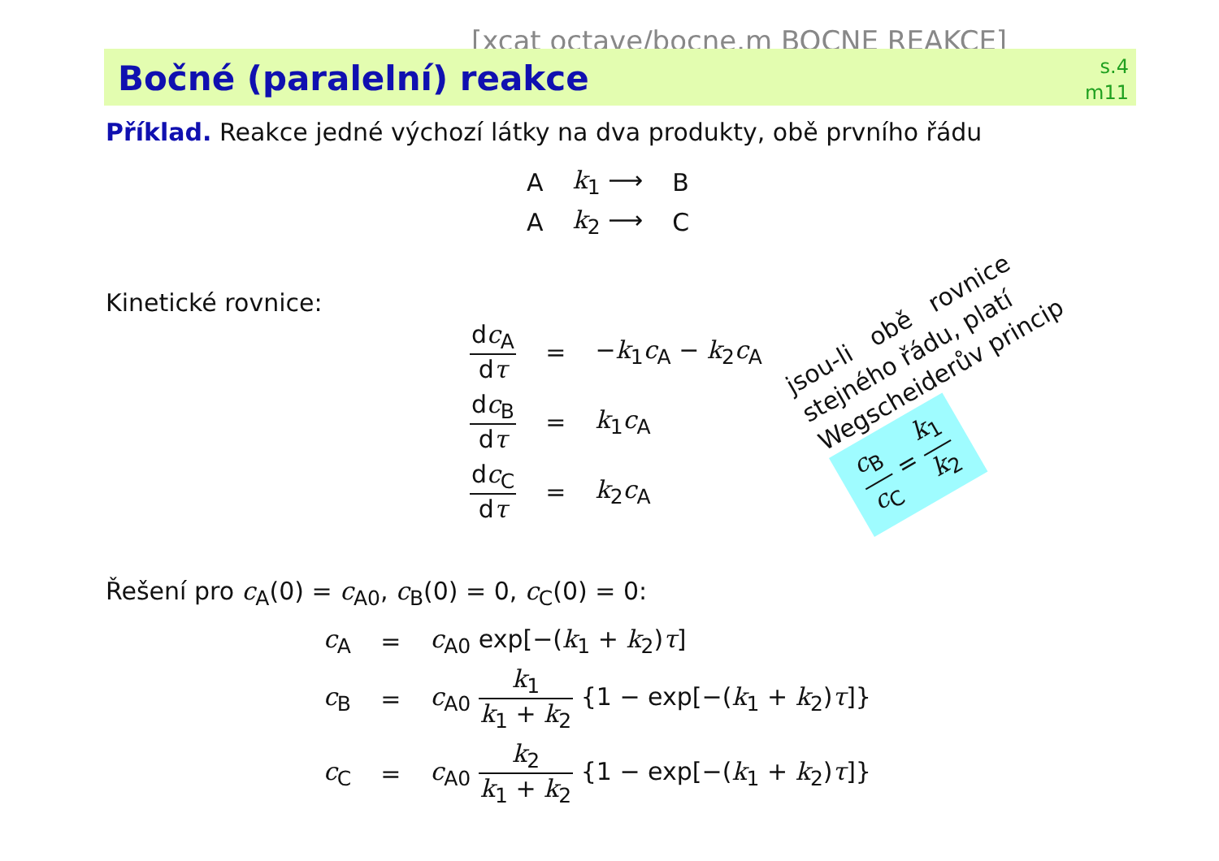[xcat octave/bocne.m BOCNE REAKCE]
Bočné (paralelní) reakce
s.4
m11
Příklad. Reakce jedné výchozí látky na dva produkty, obě prvního řádu
| A | k<sub>1</sub> ⟶ | B |
| A | k<sub>2</sub> ⟶ | C |
Kinetické rovnice:
| d c<sub>A</sub> d τ | = | − k<sub>1</sub> c<sub>A</sub> − k<sub>2</sub> c<sub>A</sub> |
| d c<sub>B</sub> d τ | = | k<sub>1</sub> c<sub>A</sub> |
| d c<sub>C</sub> d τ | = | k<sub>2</sub> c<sub>A</sub> |
jsou-li obě rovnice
stejného řádu, platí
Wegscheiderův princip
c<sub>B</sub> c<sub>C</sub> = k<sub>1</sub> k<sub>2</sub>
Řešení pro c<sub>A</sub>(0) = c<sub>A0</sub>, c<sub>B</sub>(0) = 0, c<sub>C</sub>(0) = 0:
| c<sub>A</sub> | = | c<sub>A0</sub> exp[−( k<sub>1</sub> + k<sub>2</sub>) τ ] |
| c<sub>B</sub> | = | c<sub>A0</sub> k<sub>1</sub> k<sub>1</sub> + k<sub>2</sub> {1 − exp[−( k<sub>1</sub> + k<sub>2</sub>) τ ]} |
| c<sub>C</sub> | = | c<sub>A0</sub> k<sub>2</sub> k<sub>1</sub> + k<sub>2</sub> {1 − exp[−( k<sub>1</sub> + k<sub>2</sub>) τ ]} |